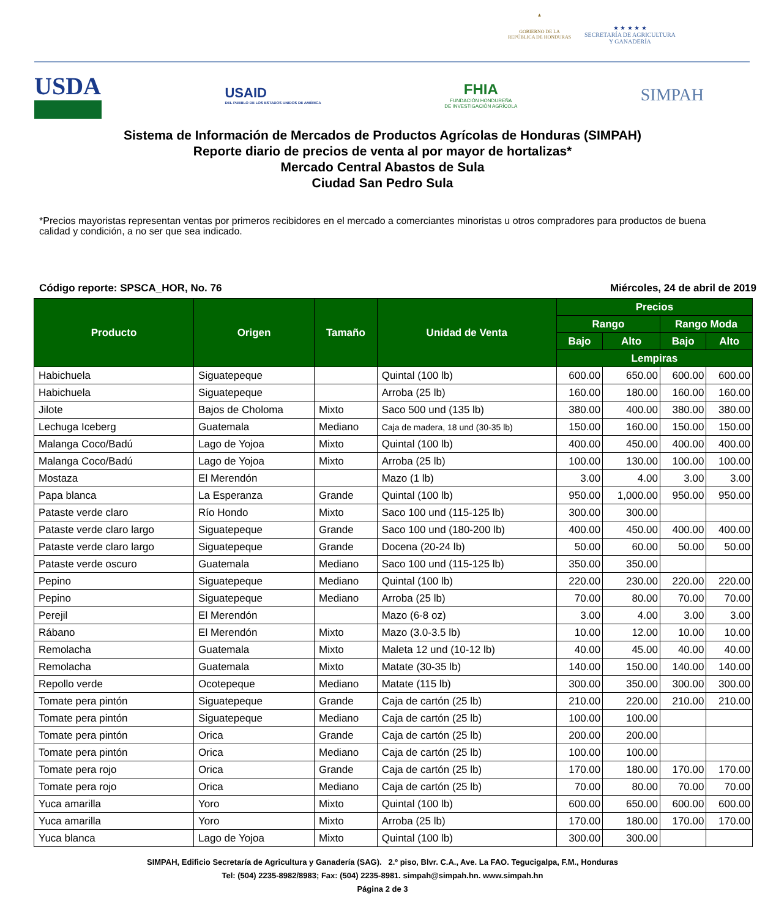▲
GOBIERNO DE LA
REPÚBLICA DE HONDURAS
★ ★ ★ ★ ★
SECRETARÍA DE AGRICULTURA
Y GANADERÍA
USDA
USAID
DEL PUEBLO DE LOS ESTADOS UNIDOS DE AMÉRICA
FHIA
FUNDACIÓN HONDUREÑA
DE INVESTIGACIÓN AGRÍCOLA
SIMPAH
Sistema de Información de Mercados de Productos Agrícolas de Honduras (SIMPAH)
Reporte diario de precios de venta al por mayor de hortalizas*
Mercado Central Abastos de Sula
Ciudad San Pedro Sula
*Precios mayoristas representan ventas por primeros recibidores en el mercado a comerciantes minoristas u otros compradores para productos de buena calidad y condición, a no ser que sea indicado.
Código reporte: SPSCA_HOR, No. 76 Miércoles, 24 de abril de 2019
| Producto | Origen | Tamaño | Unidad de Venta | Precios | | | |
| --- | --- | --- | --- | --- | --- | --- | --- |
| | | | | Rango | | Rango Moda | |
| | | | | Bajo | Alto | Bajo | Alto |
| | | | | Lempiras | | | |
| Habichuela | Siguatepeque | | Quintal (100 lb) | 600.00 | 650.00 | 600.00 | 600.00 |
| Habichuela | Siguatepeque | | Arroba (25 lb) | 160.00 | 180.00 | 160.00 | 160.00 |
| Jilote | Bajos de Choloma | Mixto | Saco 500 und (135 lb) | 380.00 | 400.00 | 380.00 | 380.00 |
| Lechuga Iceberg | Guatemala | Mediano | Caja de madera, 18 und (30-35 lb) | 150.00 | 160.00 | 150.00 | 150.00 |
| Malanga Coco/Badú | Lago de Yojoa | Mixto | Quintal (100 lb) | 400.00 | 450.00 | 400.00 | 400.00 |
| Malanga Coco/Badú | Lago de Yojoa | Mixto | Arroba (25 lb) | 100.00 | 130.00 | 100.00 | 100.00 |
| Mostaza | El Merendón | | Mazo (1 lb) | 3.00 | 4.00 | 3.00 | 3.00 |
| Papa blanca | La Esperanza | Grande | Quintal (100 lb) | 950.00 | 1,000.00 | 950.00 | 950.00 |
| Pataste verde claro | Río Hondo | Mixto | Saco 100 und (115-125 lb) | 300.00 | 300.00 | | |
| Pataste verde claro largo | Siguatepeque | Grande | Saco 100 und (180-200 lb) | 400.00 | 450.00 | 400.00 | 400.00 |
| Pataste verde claro largo | Siguatepeque | Grande | Docena (20-24 lb) | 50.00 | 60.00 | 50.00 | 50.00 |
| Pataste verde oscuro | Guatemala | Mediano | Saco 100 und (115-125 lb) | 350.00 | 350.00 | | |
| Pepino | Siguatepeque | Mediano | Quintal (100 lb) | 220.00 | 230.00 | 220.00 | 220.00 |
| Pepino | Siguatepeque | Mediano | Arroba (25 lb) | 70.00 | 80.00 | 70.00 | 70.00 |
| Perejil | El Merendón | | Mazo (6-8 oz) | 3.00 | 4.00 | 3.00 | 3.00 |
| Rábano | El Merendón | Mixto | Mazo (3.0-3.5 lb) | 10.00 | 12.00 | 10.00 | 10.00 |
| Remolacha | Guatemala | Mixto | Maleta 12 und (10-12 lb) | 40.00 | 45.00 | 40.00 | 40.00 |
| Remolacha | Guatemala | Mixto | Matate (30-35 lb) | 140.00 | 150.00 | 140.00 | 140.00 |
| Repollo verde | Ocotepeque | Mediano | Matate (115 lb) | 300.00 | 350.00 | 300.00 | 300.00 |
| Tomate pera pintón | Siguatepeque | Grande | Caja de cartón (25 lb) | 210.00 | 220.00 | 210.00 | 210.00 |
| Tomate pera pintón | Siguatepeque | Mediano | Caja de cartón (25 lb) | 100.00 | 100.00 | | |
| Tomate pera pintón | Orica | Grande | Caja de cartón (25 lb) | 200.00 | 200.00 | | |
| Tomate pera pintón | Orica | Mediano | Caja de cartón (25 lb) | 100.00 | 100.00 | | |
| Tomate pera rojo | Orica | Grande | Caja de cartón (25 lb) | 170.00 | 180.00 | 170.00 | 170.00 |
| Tomate pera rojo | Orica | Mediano | Caja de cartón (25 lb) | 70.00 | 80.00 | 70.00 | 70.00 |
| Yuca amarilla | Yoro | Mixto | Quintal (100 lb) | 600.00 | 650.00 | 600.00 | 600.00 |
| Yuca amarilla | Yoro | Mixto | Arroba (25 lb) | 170.00 | 180.00 | 170.00 | 170.00 |
| Yuca blanca | Lago de Yojoa | Mixto | Quintal (100 lb) | 300.00 | 300.00 | | |
SIMPAH, Edificio Secretaría de Agricultura y Ganadería (SAG). 2.º piso, Blvr. C.A., Ave. La FAO. Tegucigalpa, F.M., Honduras
Tel: (504) 2235-8982/8983; Fax: (504) 2235-8981. simpah@simpah.hn. www.simpah.hn
Página 2 de 3